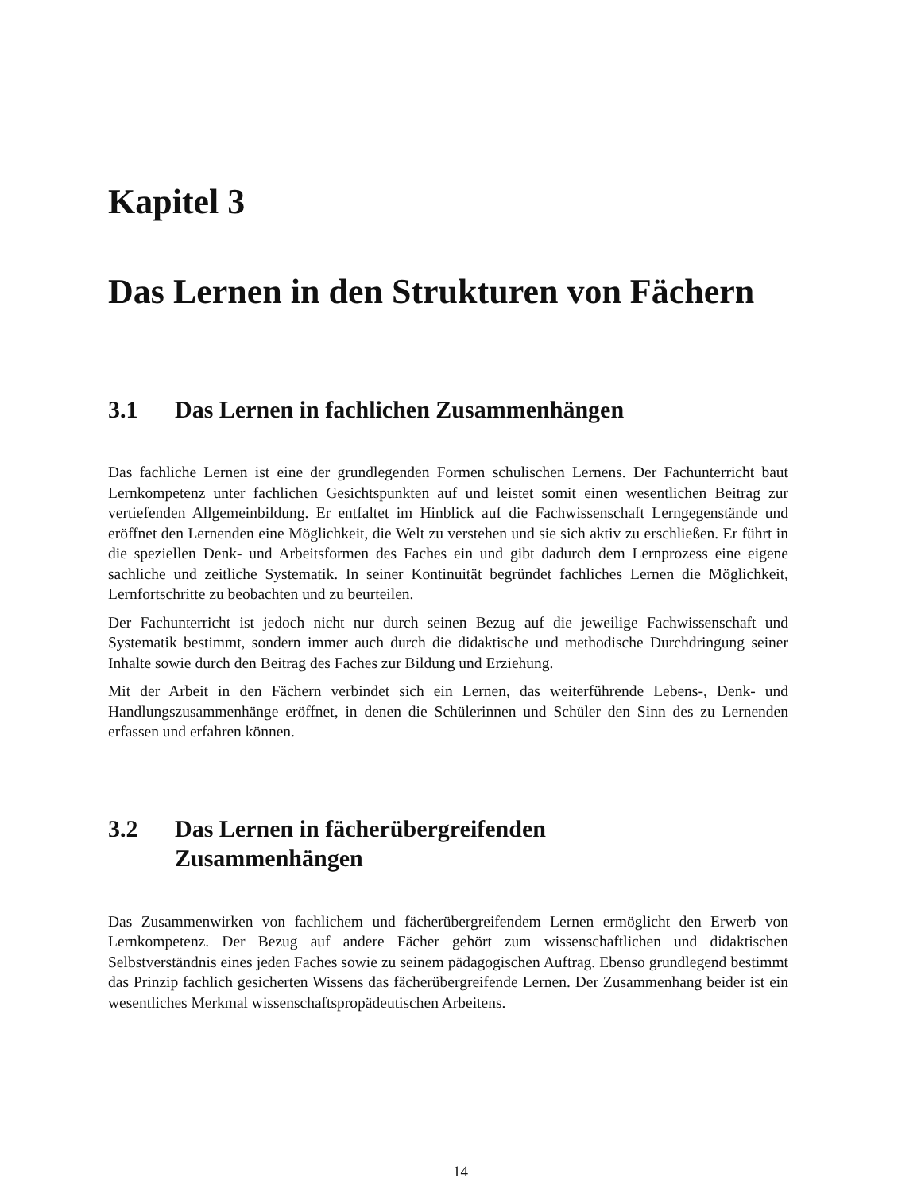Kapitel 3
Das Lernen in den Strukturen von Fächern
3.1 Das Lernen in fachlichen Zusammenhängen
Das fachliche Lernen ist eine der grundlegenden Formen schulischen Lernens. Der Fachunterricht baut Lernkompetenz unter fachlichen Gesichtspunkten auf und leistet somit einen wesentlichen Beitrag zur vertiefenden Allgemeinbildung. Er entfaltet im Hinblick auf die Fachwissenschaft Lerngegenstände und eröffnet den Lernenden eine Möglichkeit, die Welt zu verstehen und sie sich aktiv zu erschließen. Er führt in die speziellen Denk- und Arbeitsformen des Faches ein und gibt dadurch dem Lernprozess eine eigene sachliche und zeitliche Systematik. In seiner Kontinuität begründet fachliches Lernen die Möglichkeit, Lernfortschritte zu beobachten und zu beurteilen.
Der Fachunterricht ist jedoch nicht nur durch seinen Bezug auf die jeweilige Fachwissenschaft und Systematik bestimmt, sondern immer auch durch die didaktische und methodische Durchdringung seiner Inhalte sowie durch den Beitrag des Faches zur Bildung und Erziehung.
Mit der Arbeit in den Fächern verbindet sich ein Lernen, das weiterführende Lebens-, Denk- und Handlungszusammenhänge eröffnet, in denen die Schülerinnen und Schüler den Sinn des zu Lernenden erfassen und erfahren können.
3.2 Das Lernen in fächerübergreifenden
Zusammenhängen
Das Zusammenwirken von fachlichem und fächerübergreifendem Lernen ermöglicht den Erwerb von Lernkompetenz. Der Bezug auf andere Fächer gehört zum wissenschaftlichen und didaktischen Selbstverständnis eines jeden Faches sowie zu seinem pädagogischen Auftrag. Ebenso grundlegend bestimmt das Prinzip fachlich gesicherten Wissens das fächerübergreifende Lernen. Der Zusammenhang beider ist ein wesentliches Merkmal wissenschaftspropädeutischen Arbeitens.
14